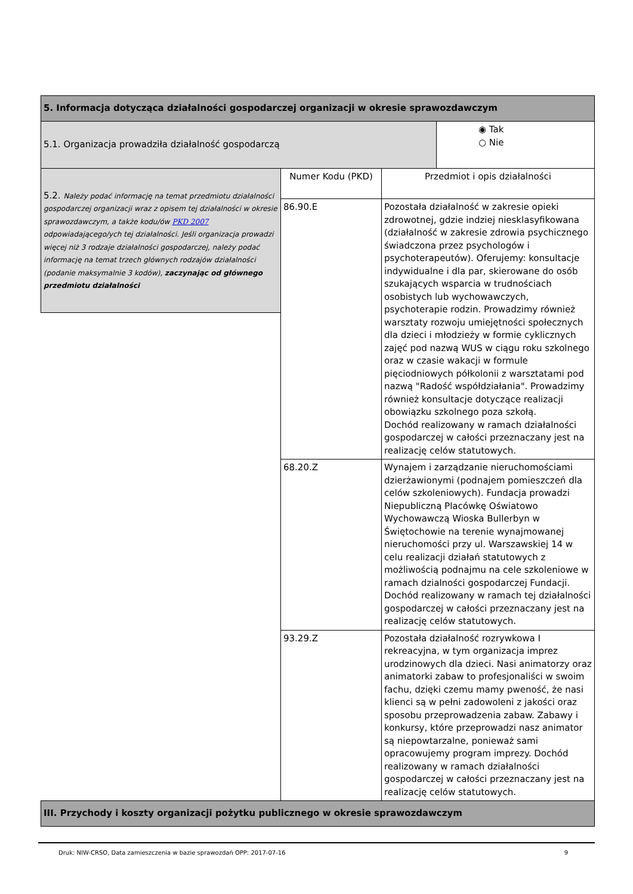| 5. Informacja dotycząca działalności gospodarczej organizacji w okresie sprawozdawczym | | | |
| 5.1. Organizacja prowadziła działalność gospodarczą | | | ◉ Tak ○ Nie |
| 5.2. Należy podać informację na temat przedmiotu działalności gospodarczej organizacji wraz z opisem tej działalności w okresie sprawozdawczym, a także kodu/ów PKD 2007 odpowiadającego/ych tej działalności. Jeśli organizacja prowadzi więcej niż 3 rodzaje działalności gospodarczej, należy podać informację na temat trzech głównych rodzajów działalności (podanie maksymalnie 3 kodów), zaczynając od głównego przedmiotu działalności | Numer Kodu (PKD) | Przedmiot i opis działalności | |
| | 86.90.E | Pozostała działalność w zakresie opieki zdrowotnej, gdzie indziej niesklasyfikowana (działalność w zakresie zdrowia psychicznego świadczona przez psychologów i psychoterapeutów). Oferujemy: konsultacje indywidualne i dla par, skierowane do osób szukających wsparcia w trudnościach osobistych lub wychowawczych, psychoterapie rodzin. Prowadzimy również warsztaty rozwoju umiejętności społecznych dla dzieci i młodzieży w formie cyklicznych zajęć pod nazwą WUS w ciągu roku szkolnego oraz w czasie wakacji w formule pięciodniowych półkolonii z warsztatami pod nazwą "Radość współdziałania". Prowadzimy również konsultacje dotyczące realizacji obowiązku szkolnego poza szkołą. Dochód realizowany w ramach działalności gospodarczej w całości przeznaczany jest na realizację celów statutowych. | |
| | 68.20.Z | Wynajem i zarządzanie nieruchomościami dzierżawionymi (podnajem pomieszczeń dla celów szkoleniowych). Fundacja prowadzi Niepubliczną Placówkę Oświatowo Wychowawczą Wioska Bullerbyn w Świętochowie na terenie wynajmowanej nieruchomości przy ul. Warszawskiej 14 w celu realizacji działań statutowych z możliwością podnajmu na cele szkoleniowe w ramach dzialności gospodarczej Fundacji. Dochód realizowany w ramach tej działalności gospodarczej w całości przeznaczany jest na realizację celów statutowych. | |
| | 93.29.Z | Pozostała działalność rozrywkowa I rekreacyjna, w tym organizacja imprez urodzinowych dla dzieci. Nasi animatorzy oraz animatorki zabaw to profesjonaliści w swoim fachu, dzięki czemu mamy pweność, że nasi klienci są w pełni zadowoleni z jakości oraz sposobu przeprowadzenia zabaw. Zabawy i konkursy, które przeprowadzi nasz animator są niepowtarzalne, ponieważ sami opracowujemy program imprezy. Dochód realizowany w ramach działalności gospodarczej w całości przeznaczany jest na realizację celów statutowych. | |
| III. Przychody i koszty organizacji pożytku publicznego w okresie sprawozdawczym | | | |
Druk: NIW-CRSO, Data zamieszczenia w bazie sprawozdań OPP: 2017-07-16 9